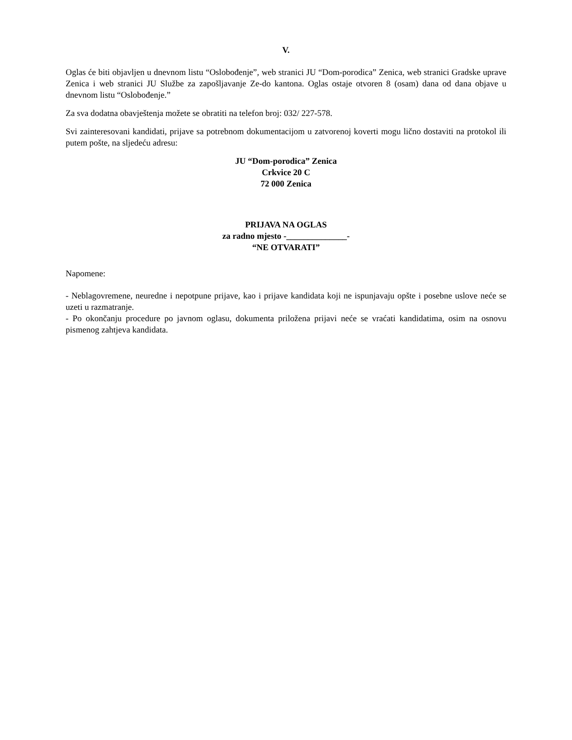V.
Oglas će biti objavljen u dnevnom listu “Oslobođenje”, web stranici JU “Dom-porodica” Zenica, web stranici Gradske uprave Zenica i web stranici JU Službe za zapošljavanje Ze-do kantona. Oglas ostaje otvoren 8 (osam) dana od dana objave u dnevnom listu “Oslobođenje.”
Za sva dodatna obavještenja možete se obratiti na telefon broj: 032/ 227-578.
Svi zainteresovani kandidati, prijave sa potrebnom dokumentacijom u zatvorenoj koverti mogu lično dostaviti na protokol ili putem pošte, na sljedeću adresu:
JU “Dom-porodica” Zenica
Crkvice 20 C
72 000 Zenica
PRIJAVA NA OGLAS
za radno mjesto -______________-
“NE OTVARATI”
Napomene:
- Neblagovremene, neuredne i nepotpune prijave, kao i prijave kandidata koji ne ispunjavaju opšte i posebne uslove neće se uzeti u razmatranje.
- Po okončanju procedure po javnom oglasu, dokumenta priložena prijavi neće se vraćati kandidatima, osim na osnovu pismenog zahtjeva kandidata.